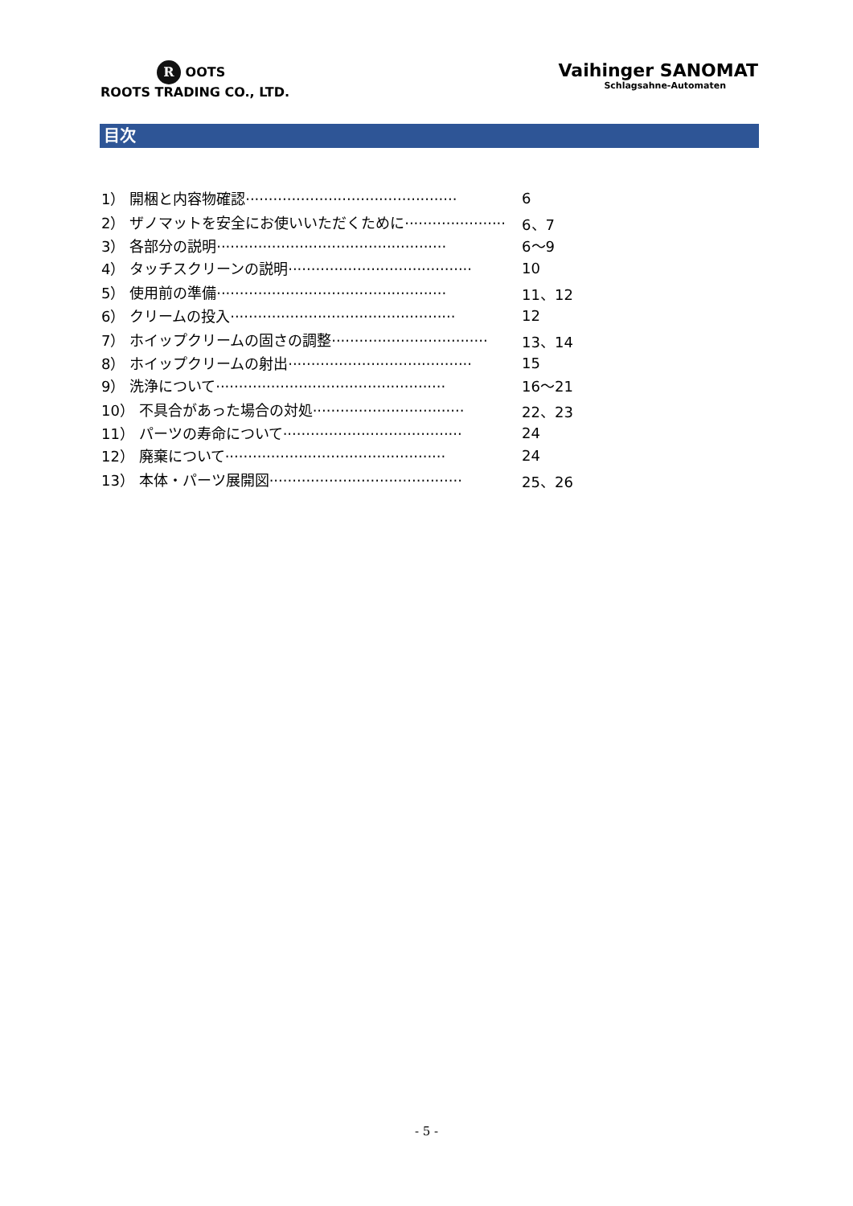R OOTS
ROOTS TRADING CO., LTD.
Vaihinger SANOMAT
Schlagsahne-Automaten
目次
| 1） 開梱と内容物確認·············································· | 6 |
| 2） ザノマットを安全にお使いいただくために······················ | 6、7 |
| 3） 各部分の説明·················································· | 6～9 |
| 4） タッチスクリーンの説明········································ | 10 |
| 5） 使用前の準備·················································· | 11、12 |
| 6） クリームの投入················································· | 12 |
| 7） ホイップクリームの固さの調整·································· | 13、14 |
| 8） ホイップクリームの射出········································ | 15 |
| 9） 洗浄について·················································· | 16～21 |
| 10） 不具合があった場合の対処································· | 22、23 |
| 11） パーツの寿命について······································· | 24 |
| 12） 廃棄について················································ | 24 |
| 13） 本体・パーツ展開図·········································· | 25、26 |
- 5 -